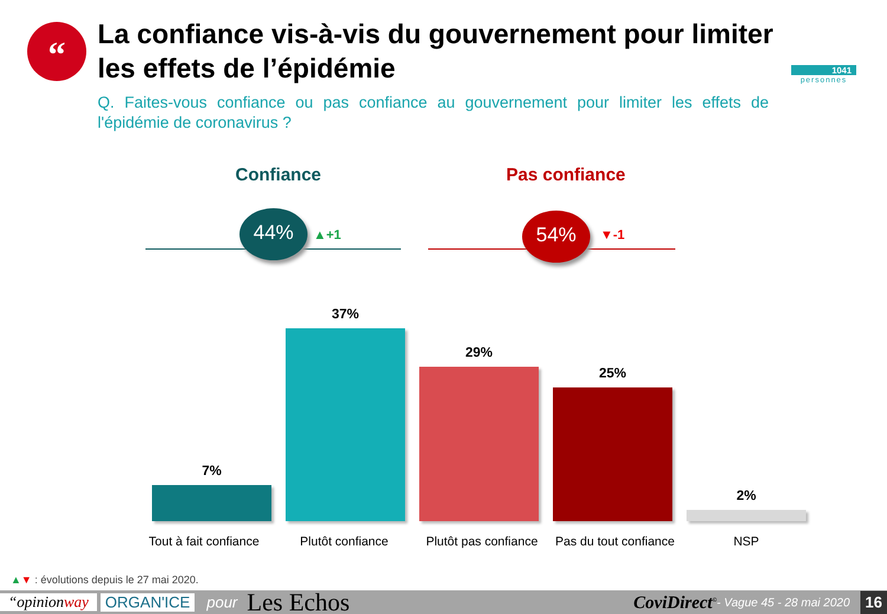“
La confiance vis-à-vis du gouvernement pour limiter les effets de l’épidémie
Q. Faites-vous confiance ou pas confiance au gouvernement pour limiter les effets de l'épidémie de coronavirus ?
1041
personnes
Confiance Pas confiance
44%
▲+1
54%
▼-1
7%
37%
29%
25%
2%
Tout à fait confiance
Plutôt confiance
Plutôt pas confiance
Pas du tout confiance
NSP
▲▼ : évolutions depuis le 27 mai 2020.
“opinionway ORGAN'ICE pour Les Echos CoviDirect<sup>©</sup> - Vague 45 - 28 mai 2020 16